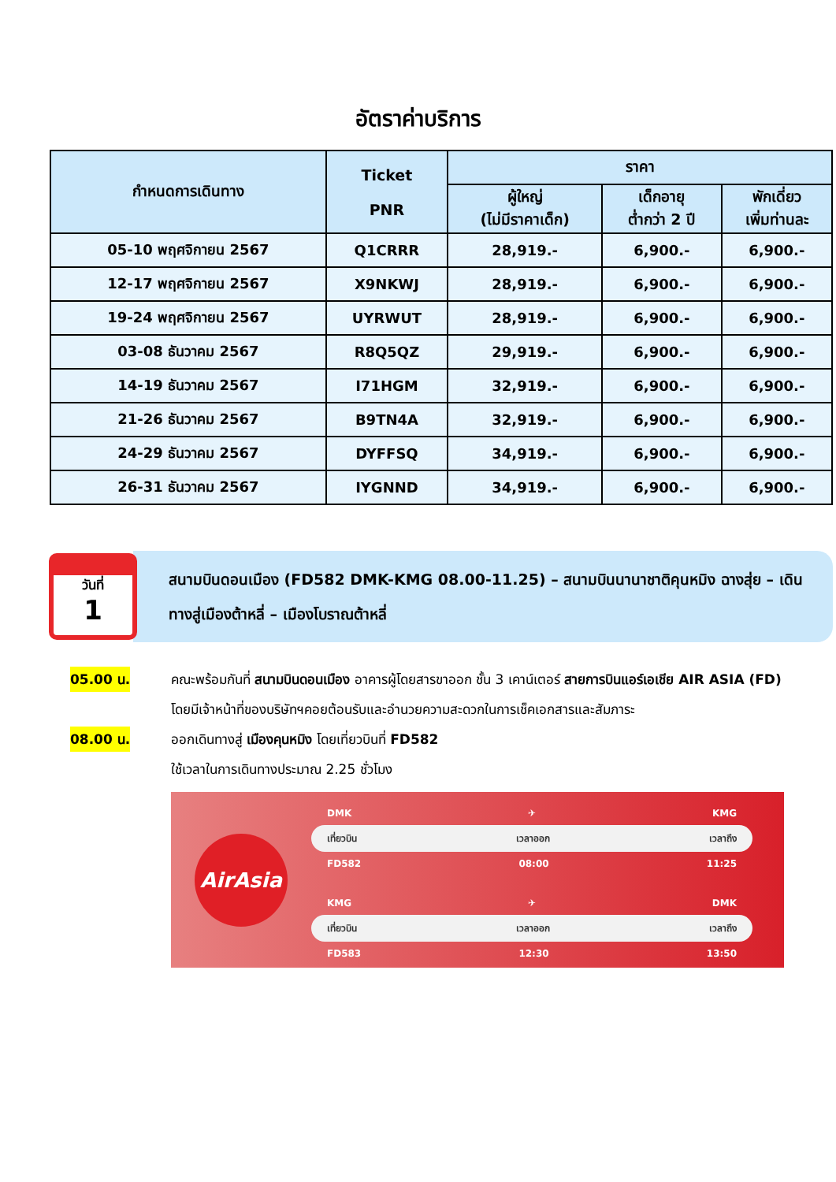อัตราค่าบริการ
| กำหนดการเดินทาง | Ticket PNR | ราคา | | |
| --- | --- | --- | --- | --- |
| | | ผู้ใหญ่ (ไม่มีราคาเด็ก) | เด็กอายุ ต่ำกว่า 2 ปี | พักเดี่ยว เพิ่มท่านละ |
| 05-10 พฤศจิกายน 2567 | Q1CRRR | 28,919.- | 6,900.- | 6,900.- |
| 12-17 พฤศจิกายน 2567 | X9NKWJ | 28,919.- | 6,900.- | 6,900.- |
| 19-24 พฤศจิกายน 2567 | UYRWUT | 28,919.- | 6,900.- | 6,900.- |
| 03-08 ธันวาคม 2567 | R8Q5QZ | 29,919.- | 6,900.- | 6,900.- |
| 14-19 ธันวาคม 2567 | I71HGM | 32,919.- | 6,900.- | 6,900.- |
| 21-26 ธันวาคม 2567 | B9TN4A | 32,919.- | 6,900.- | 6,900.- |
| 24-29 ธันวาคม 2567 | DYFFSQ | 34,919.- | 6,900.- | 6,900.- |
| 26-31 ธันวาคม 2567 | IYGNND | 34,919.- | 6,900.- | 6,900.- |
วันที่
1
สนามบินดอนเมือง (FD582 DMK-KMG 08.00-11.25) – สนามบินนานาชาติคุนหมิง ฉางสุ่ย – เดินทางสู่เมืองต้าหลี่ – เมืองโบราณต้าหลี่
05.00 น.
คณะพร้อมกันที่ สนามบินดอนเมือง อาคารผู้โดยสารขาออก ชั้น 3 เคาน์เตอร์ สายการบินแอร์เอเชีย AIR ASIA (FD) โดยมีเจ้าหน้าที่ของบริษัทฯคอยต้อนรับและอำนวยความสะดวกในการเช็คเอกสารและสัมภาระ
08.00 น.
ออกเดินทางสู่ เมืองคุนหมิง โดยเที่ยวบินที่ FD582
ใช้เวลาในการเดินทางประมาณ 2.25 ชั่วโมง
AirAsia
DMK ✈ KMG
เที่ยวบิน เวลาออก เวลาถึง
FD582 08:00 11:25
KMG ✈ DMK
เที่ยวบิน เวลาออก เวลาถึง
FD583 12:30 13:50